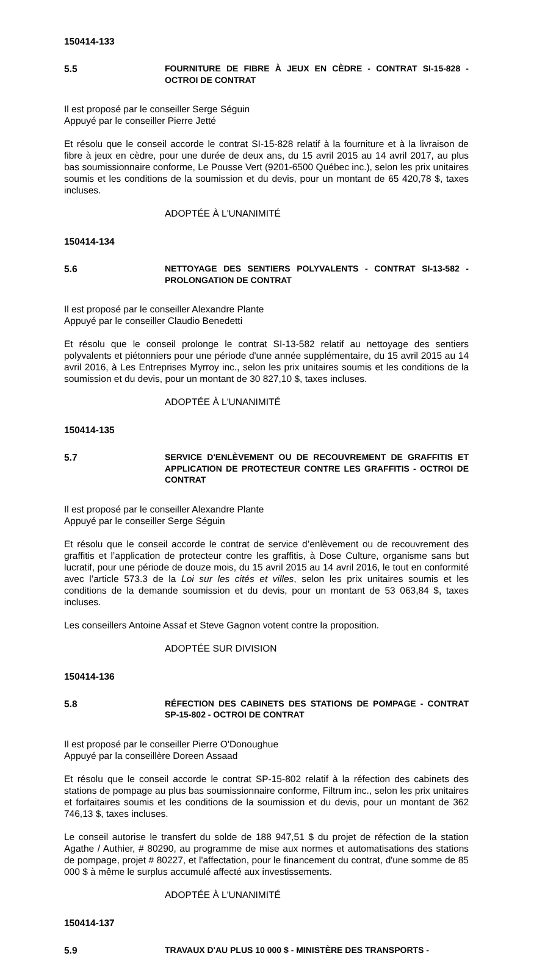150414-133
5.5
FOURNITURE DE FIBRE À JEUX EN CÈDRE - CONTRAT SI-15-828 - OCTROI DE CONTRAT
Il est proposé par le conseiller Serge Séguin
Appuyé par le conseiller Pierre Jetté
Et résolu que le conseil accorde le contrat SI-15-828 relatif à la fourniture et à la livraison de fibre à jeux en cèdre, pour une durée de deux ans, du 15 avril 2015 au 14 avril 2017, au plus bas soumissionnaire conforme, Le Pousse Vert (9201-6500 Québec inc.), selon les prix unitaires soumis et les conditions de la soumission et du devis, pour un montant de 65 420,78 $, taxes incluses.
ADOPTÉE À L'UNANIMITÉ
150414-134
5.6
NETTOYAGE DES SENTIERS POLYVALENTS - CONTRAT SI-13-582 - PROLONGATION DE CONTRAT
Il est proposé par le conseiller Alexandre Plante
Appuyé par le conseiller Claudio Benedetti
Et résolu que le conseil prolonge le contrat SI-13-582 relatif au nettoyage des sentiers polyvalents et piétonniers pour une période d'une année supplémentaire, du 15 avril 2015 au 14 avril 2016, à Les Entreprises Myrroy inc., selon les prix unitaires soumis et les conditions de la soumission et du devis, pour un montant de 30 827,10 $, taxes incluses.
ADOPTÉE À L'UNANIMITÉ
150414-135
5.7
SERVICE D'ENLÈVEMENT OU DE RECOUVREMENT DE GRAFFITIS ET APPLICATION DE PROTECTEUR CONTRE LES GRAFFITIS - OCTROI DE CONTRAT
Il est proposé par le conseiller Alexandre Plante
Appuyé par le conseiller Serge Séguin
Et résolu que le conseil accorde le contrat de service d’enlèvement ou de recouvrement des graffitis et l’application de protecteur contre les graffitis, à Dose Culture, organisme sans but lucratif, pour une période de douze mois, du 15 avril 2015 au 14 avril 2016, le tout en conformité avec l’article 573.3 de la Loi sur les cités et villes, selon les prix unitaires soumis et les conditions de la demande soumission et du devis, pour un montant de 53 063,84 $, taxes incluses.
Les conseillers Antoine Assaf et Steve Gagnon votent contre la proposition.
ADOPTÉE SUR DIVISION
150414-136
5.8
RÉFECTION DES CABINETS DES STATIONS DE POMPAGE - CONTRAT SP-15-802 - OCTROI DE CONTRAT
Il est proposé par le conseiller Pierre O'Donoughue
Appuyé par la conseillère Doreen Assaad
Et résolu que le conseil accorde le contrat SP-15-802 relatif à la réfection des cabinets des stations de pompage au plus bas soumissionnaire conforme, Filtrum inc., selon les prix unitaires et forfaitaires soumis et les conditions de la soumission et du devis, pour un montant de 362 746,13 $, taxes incluses.
Le conseil autorise le transfert du solde de 188 947,51 $ du projet de réfection de la station Agathe / Authier, # 80290, au programme de mise aux normes et automatisations des stations de pompage, projet # 80227, et l'affectation, pour le financement du contrat, d'une somme de 85 000 $ à même le surplus accumulé affecté aux investissements.
ADOPTÉE À L'UNANIMITÉ
150414-137
5.9
TRAVAUX D'AU PLUS 10 000 $ - MINISTÈRE DES TRANSPORTS -